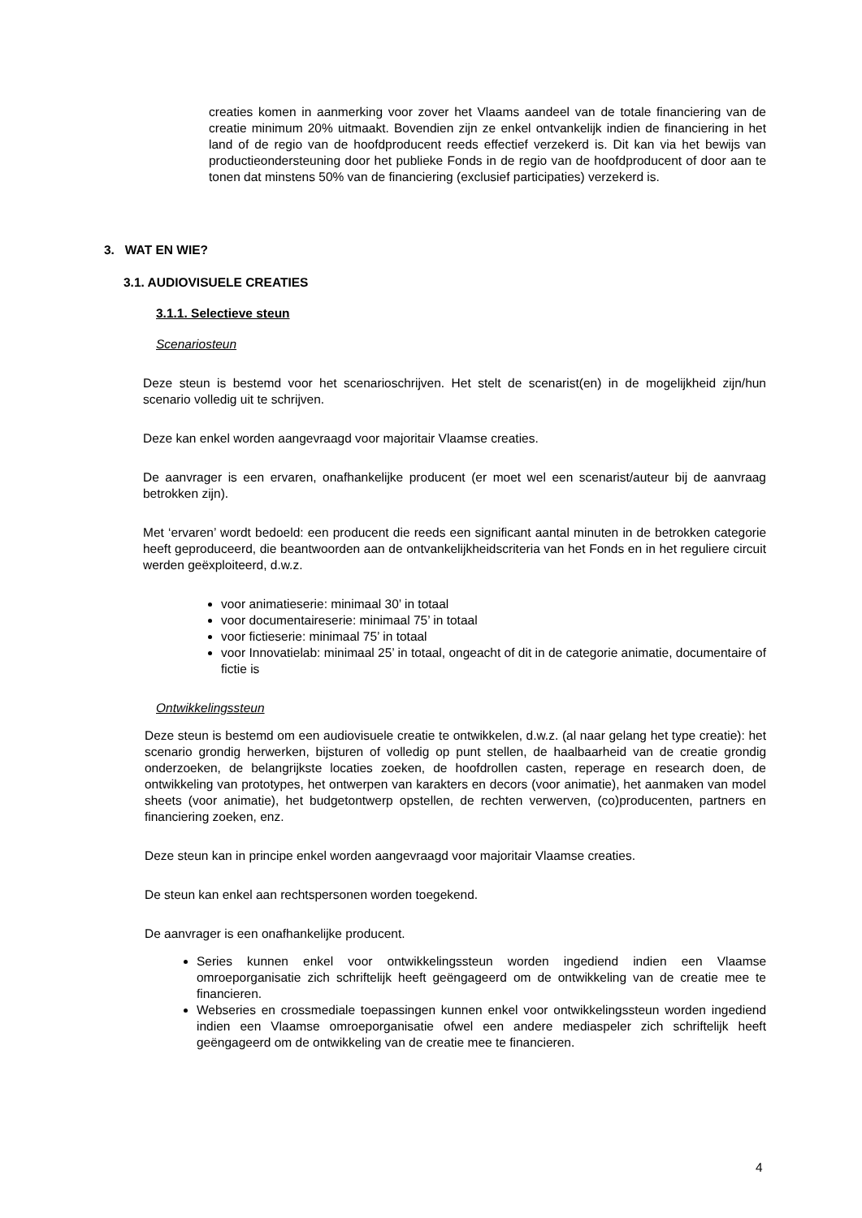creaties komen in aanmerking voor zover het Vlaams aandeel van de totale financiering van de creatie minimum 20% uitmaakt. Bovendien zijn ze enkel ontvankelijk indien de financiering in het land of de regio van de hoofdproducent reeds effectief verzekerd is. Dit kan via het bewijs van productieondersteuning door het publieke Fonds in de regio van de hoofdproducent of door aan te tonen dat minstens 50% van de financiering (exclusief participaties) verzekerd is.
3. WAT EN WIE?
3.1. AUDIOVISUELE CREATIES
3.1.1. Selectieve steun
Scenariosteun
Deze steun is bestemd voor het scenarioschrijven. Het stelt de scenarist(en) in de mogelijkheid zijn/hun scenario volledig uit te schrijven.
Deze kan enkel worden aangevraagd voor majoritair Vlaamse creaties.
De aanvrager is een ervaren, onafhankelijke producent (er moet wel een scenarist/auteur bij de aanvraag betrokken zijn).
Met ‘ervaren’ wordt bedoeld: een producent die reeds een significant aantal minuten in de betrokken categorie heeft geproduceerd, die beantwoorden aan de ontvankelijkheidscriteria van het Fonds en in het reguliere circuit werden geëxploiteerd, d.w.z.
voor animatieserie: minimaal 30’ in totaal
voor documentaireserie: minimaal 75’ in totaal
voor fictieserie: minimaal 75’ in totaal
voor Innovatielab: minimaal 25’ in totaal, ongeacht of dit in de categorie animatie, documentaire of fictie is
Ontwikkelingssteun
Deze steun is bestemd om een audiovisuele creatie te ontwikkelen, d.w.z. (al naar gelang het type creatie): het scenario grondig herwerken, bijsturen of volledig op punt stellen, de haalbaarheid van de creatie grondig onderzoeken, de belangrijkste locaties zoeken, de hoofdrollen casten, reperage en research doen, de ontwikkeling van prototypes, het ontwerpen van karakters en decors (voor animatie), het aanmaken van model sheets (voor animatie), het budgetontwerp opstellen, de rechten verwerven, (co)producenten, partners en financiering zoeken, enz.
Deze steun kan in principe enkel worden aangevraagd voor majoritair Vlaamse creaties.
De steun kan enkel aan rechtspersonen worden toegekend.
De aanvrager is een onafhankelijke producent.
Series kunnen enkel voor ontwikkelingssteun worden ingediend indien een Vlaamse omroeporganisatie zich schriftelijk heeft geëngageerd om de ontwikkeling van de creatie mee te financieren.
Webseries en crossmediale toepassingen kunnen enkel voor ontwikkelingssteun worden ingediend indien een Vlaamse omroeporganisatie ofwel een andere mediaspeler zich schriftelijk heeft geëngageerd om de ontwikkeling van de creatie mee te financieren.
4